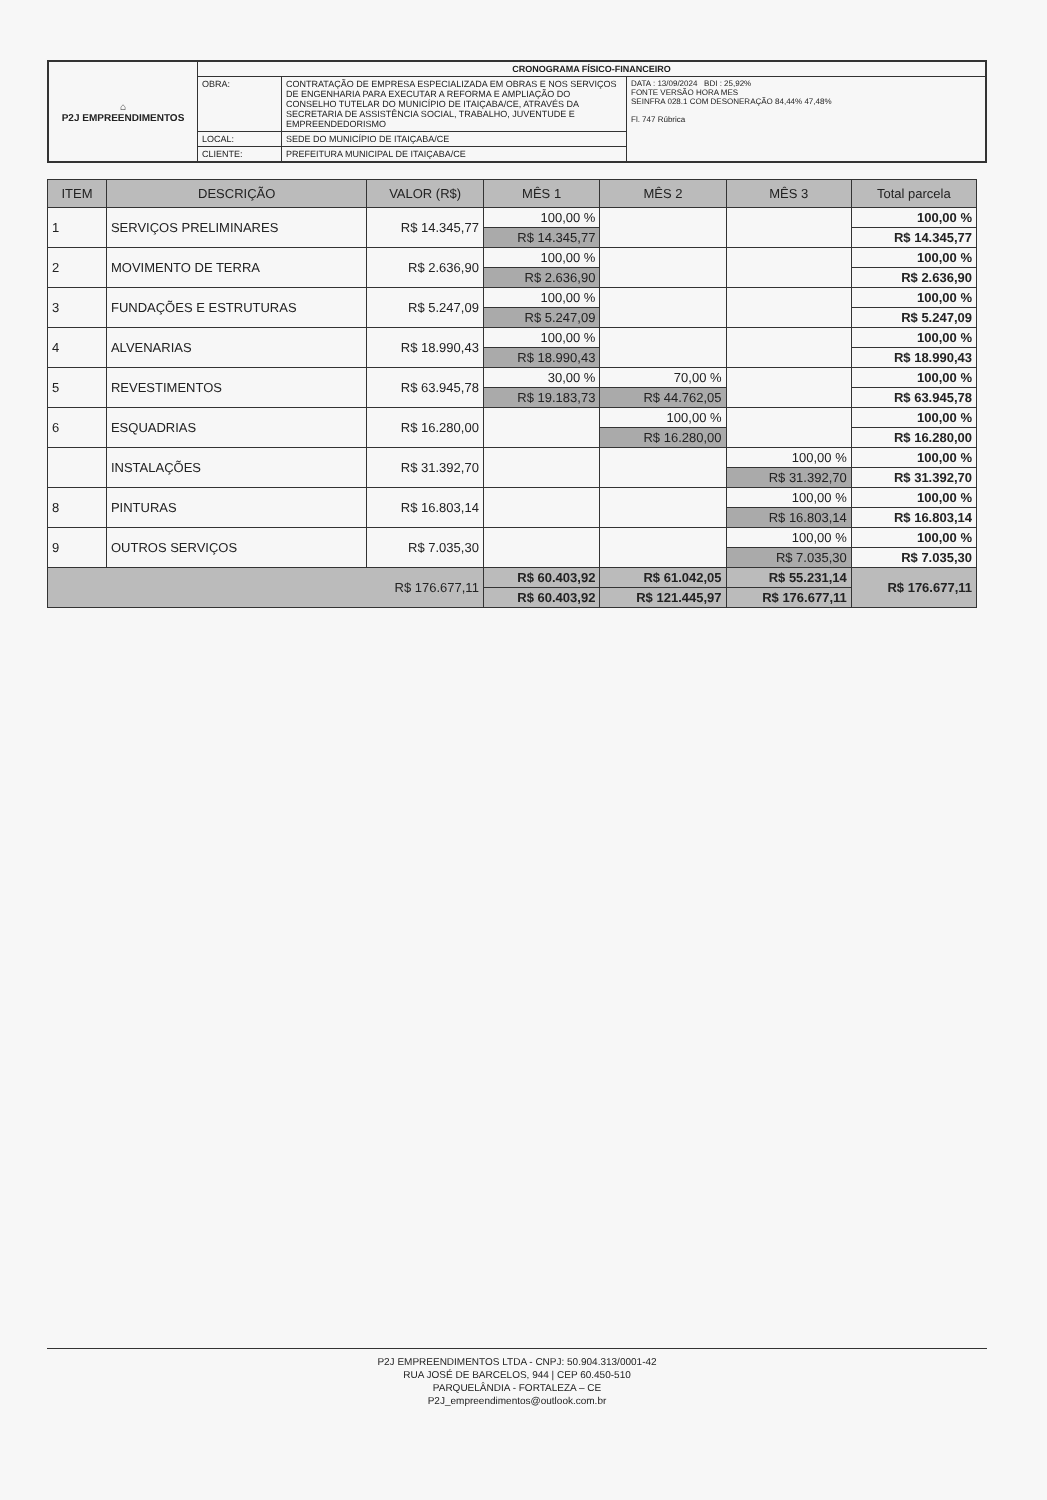| ⌂ P2J EMPREENDIMENTOS | CRONOGRAMA FÍSICO-FINANCEIRO | | |
| | OBRA: | CONTRATAÇÃO DE EMPRESA ESPECIALIZADA EM OBRAS E NOS SERVIÇOS DE ENGENHARIA PARA EXECUTAR A REFORMA E AMPLIAÇÃO DO CONSELHO TUTELAR DO MUNICÍPIO DE ITAIÇABA/CE, ATRAVÉS DA SECRETARIA DE ASSISTÊNCIA SOCIAL, TRABALHO, JUVENTUDE E EMPREENDEDORISMO | DATA : 13/09/2024 BDI : 25,92% FONTE VERSÃO HORA MES SEINFRA 028.1 COM DESONERAÇÃO 84,44% 47,48% Fl. 747 Rúbrica |
| | LOCAL: | SEDE DO MUNICÍPIO DE ITAIÇABA/CE | |
| | CLIENTE: | PREFEITURA MUNICIPAL DE ITAIÇABA/CE | |
| ITEM | DESCRIÇÃO | VALOR (R$) | MÊS 1 | MÊS 2 | MÊS 3 | Total parcela |
| --- | --- | --- | --- | --- | --- | --- |
| 1 | SERVIÇOS PRELIMINARES | R$ 14.345,77 | 100,00 % | | | 100,00 % |
| | | | R$ 14.345,77 | | | R$ 14.345,77 |
| 2 | MOVIMENTO DE TERRA | R$ 2.636,90 | 100,00 % | | | 100,00 % |
| | | | R$ 2.636,90 | | | R$ 2.636,90 |
| 3 | FUNDAÇÕES E ESTRUTURAS | R$ 5.247,09 | 100,00 % | | | 100,00 % |
| | | | R$ 5.247,09 | | | R$ 5.247,09 |
| 4 | ALVENARIAS | R$ 18.990,43 | 100,00 % | | | 100,00 % |
| | | | R$ 18.990,43 | | | R$ 18.990,43 |
| 5 | REVESTIMENTOS | R$ 63.945,78 | 30,00 % | 70,00 % | | 100,00 % |
| | | | R$ 19.183,73 | R$ 44.762,05 | | R$ 63.945,78 |
| 6 | ESQUADRIAS | R$ 16.280,00 | | 100,00 % | | 100,00 % |
| | | | | R$ 16.280,00 | | R$ 16.280,00 |
| | INSTALAÇÕES | R$ 31.392,70 | | | 100,00 % | 100,00 % |
| | | | | | R$ 31.392,70 | R$ 31.392,70 |
| 8 | PINTURAS | R$ 16.803,14 | | | 100,00 % | 100,00 % |
| | | | | | R$ 16.803,14 | R$ 16.803,14 |
| 9 | OUTROS SERVIÇOS | R$ 7.035,30 | | | 100,00 % | 100,00 % |
| | | | | | R$ 7.035,30 | R$ 7.035,30 |
| R$ 176.677,11 | | | R$ 60.403,92 | R$ 61.042,05 | R$ 55.231,14 | R$ 176.677,11 |
| | | | R$ 60.403,92 | R$ 121.445,97 | R$ 176.677,11 | |
P2J EMPREENDIMENTOS LTDA - CNPJ: 50.904.313/0001-42
RUA JOSÉ DE BARCELOS, 944 | CEP 60.450-510
PARQUELÂNDIA - FORTALEZA – CE
P2J_empreendimentos@outlook.com.br